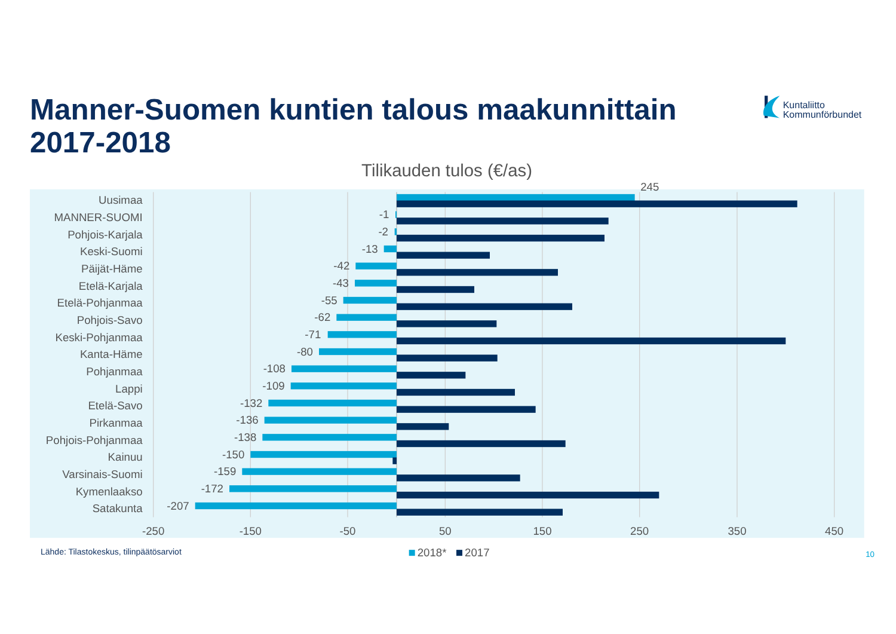Manner-Suomen kuntien talous maakunnittain
2017-2018
Kuntaliitto
Kommunförbundet
Tilikauden tulos (€/as)
Uusimaa
245
MANNER-SUOMI
-1
Pohjois-Karjala
-2
Keski-Suomi
-13
Päijät-Häme
-42
Etelä-Karjala
-43
Etelä-Pohjanmaa
-55
Pohjois-Savo
-62
Keski-Pohjanmaa
-71
Kanta-Häme
-80
Pohjanmaa
-108
Lappi
-109
Etelä-Savo
-132
Pirkanmaa
-136
Pohjois-Pohjanmaa
-138
Kainuu
-150
Varsinais-Suomi
-159
Kymenlaakso
-172
Satakunta
-207
-250
-150
-50
50
150
250
350
450
Lähde: Tilastokeskus, tilinpäätösarviot
2018*
2017
10